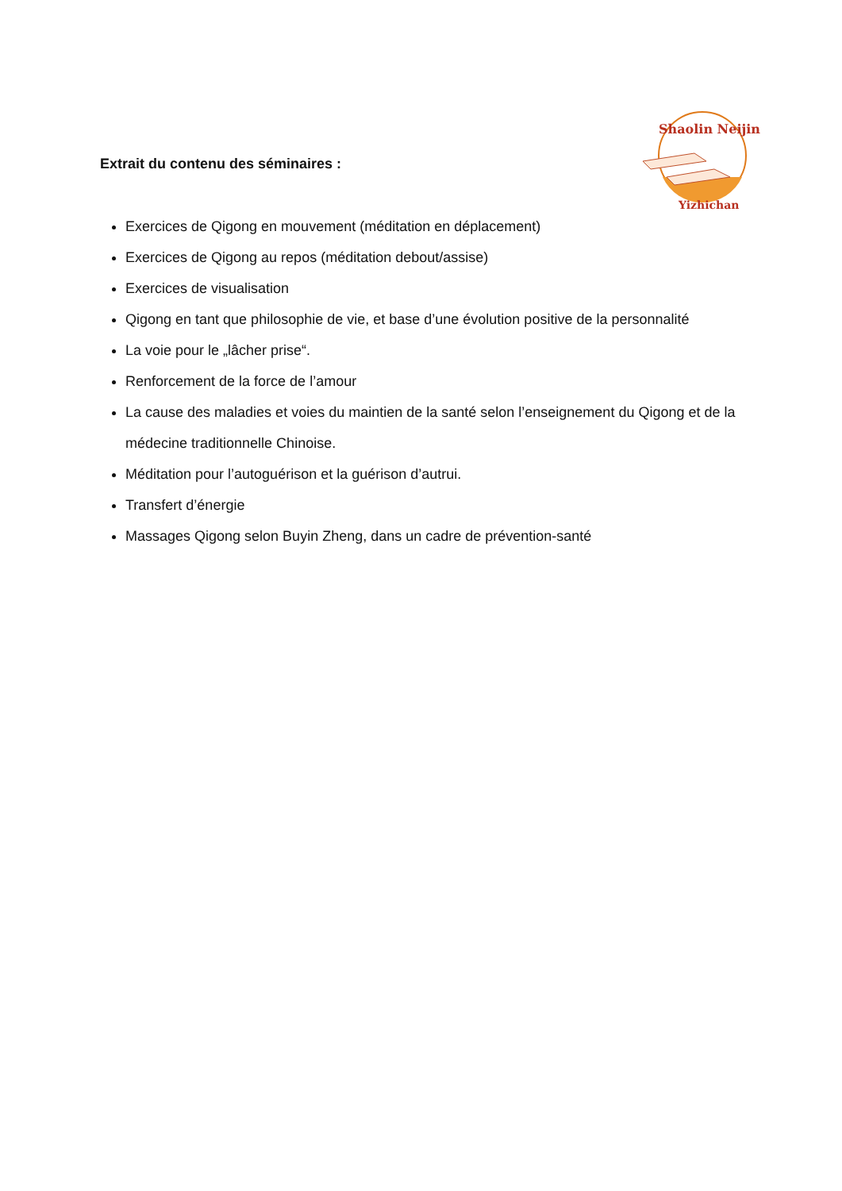Shaolin Neijin
Yizhichan
Extrait du contenu des séminaires :
Exercices de Qigong en mouvement (méditation en déplacement)
Exercices de Qigong au repos (méditation debout/assise)
Exercices de visualisation
Qigong en tant que philosophie de vie, et base d’une évolution positive de la personnalité
La voie pour le „lâcher prise“.
Renforcement de la force de l’amour
La cause des maladies et voies du maintien de la santé selon l’enseignement du Qigong et de la médecine traditionnelle Chinoise.
Méditation pour l’autoguérison et la guérison d’autrui.
Transfert d’énergie
Massages Qigong selon Buyin Zheng, dans un cadre de prévention-santé